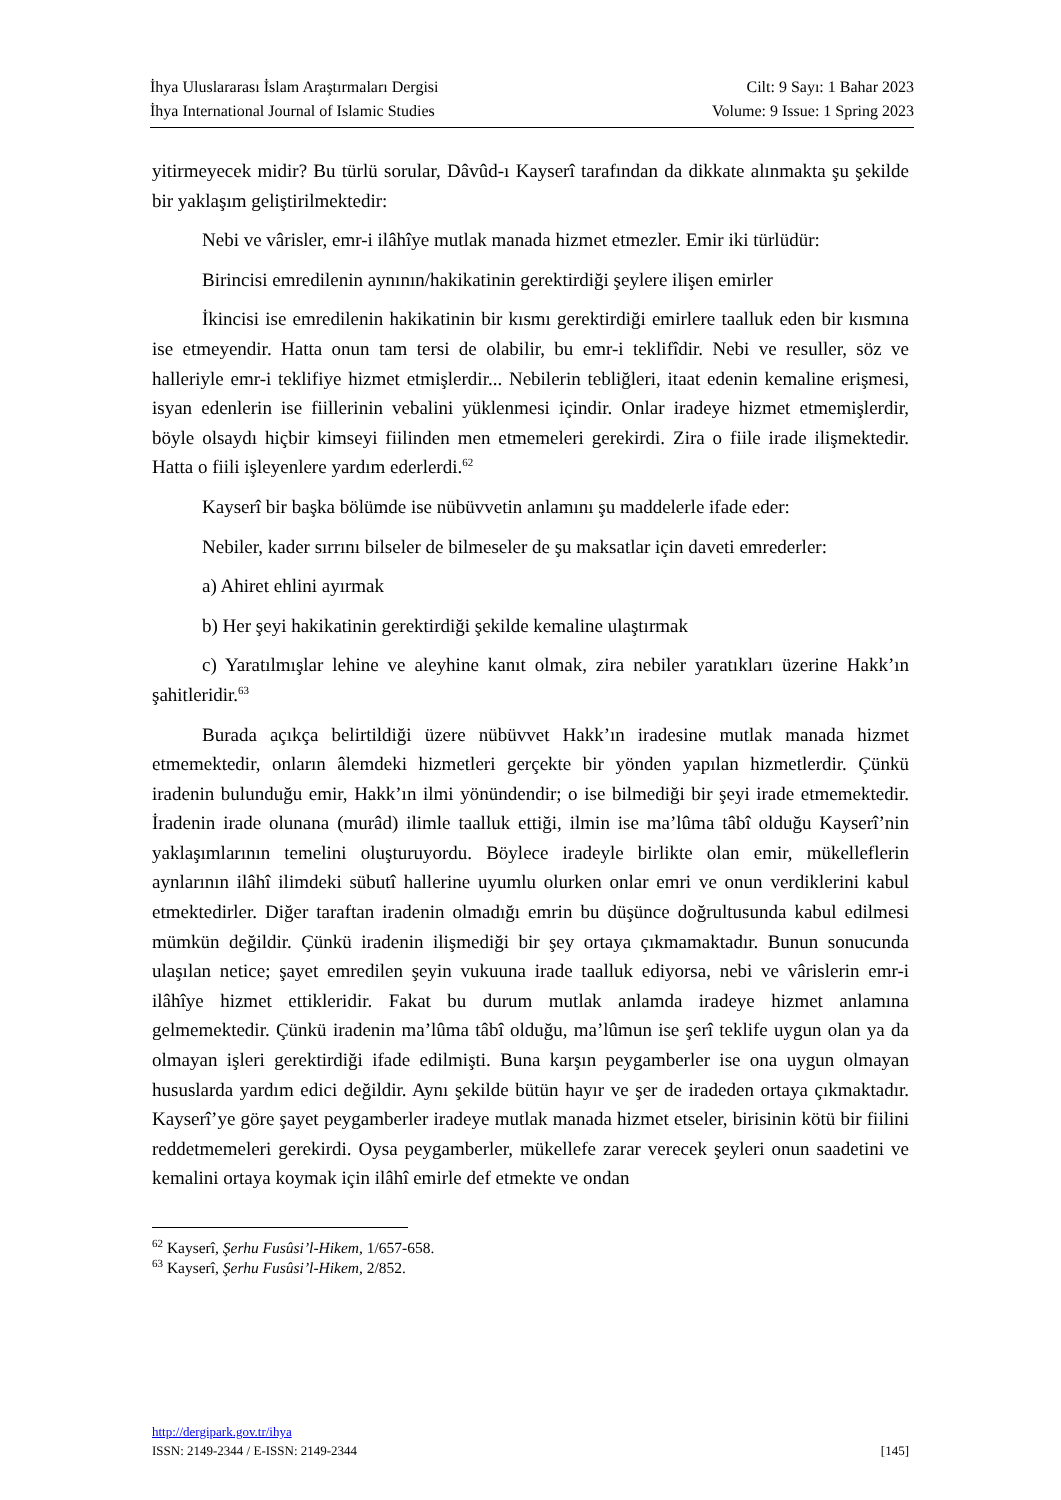İhya Uluslararası İslam Araştırmaları Dergisi
İhya International Journal of Islamic Studies
Cilt: 9 Sayı: 1 Bahar 2023
Volume: 9 Issue: 1 Spring 2023
yitirmeyecek midir? Bu türlü sorular, Dâvûd-ı Kayserî tarafından da dikkate alınmakta şu şekilde bir yaklaşım geliştirilmektedir:
Nebi ve vârisler, emr-i ilâhîye mutlak manada hizmet etmezler. Emir iki türlüdür:
Birincisi emredilenin aynının/hakikatinin gerektirdiği şeylere ilişen emirler
İkincisi ise emredilenin hakikatinin bir kısmı gerektirdiği emirlere taalluk eden bir kısmına ise etmeyendir. Hatta onun tam tersi de olabilir, bu emr-i teklifîdir. Nebi ve resuller, söz ve halleriyle emr-i teklifiye hizmet etmişlerdir... Nebilerin tebliğleri, itaat edenin kemaline erişmesi, isyan edenlerin ise fiillerinin vebalini yüklenmesi içindir. Onlar iradeye hizmet etmemişlerdir, böyle olsaydı hiçbir kimseyi fiilinden men etmemeleri gerekirdi. Zira o fiile irade ilişmektedir. Hatta o fiili işleyenlere yardım ederlerdi.<sup>62</sup>
Kayserî bir başka bölümde ise nübüvvetin anlamını şu maddelerle ifade eder:
Nebiler, kader sırrını bilseler de bilmeseler de şu maksatlar için daveti emrederler:
a) Ahiret ehlini ayırmak
b) Her şeyi hakikatinin gerektirdiği şekilde kemaline ulaştırmak
c) Yaratılmışlar lehine ve aleyhine kanıt olmak, zira nebiler yaratıkları üzerine Hakk’ın şahitleridir.<sup>63</sup>
Burada açıkça belirtildiği üzere nübüvvet Hakk’ın iradesine mutlak manada hizmet etmemektedir, onların âlemdeki hizmetleri gerçekte bir yönden yapılan hizmetlerdir. Çünkü iradenin bulunduğu emir, Hakk’ın ilmi yönündendir; o ise bilmediği bir şeyi irade etmemektedir. İradenin irade olunana (murâd) ilimle taalluk ettiği, ilmin ise ma’lûma tâbî olduğu Kayserî’nin yaklaşımlarının temelini oluşturuyordu. Böylece iradeyle birlikte olan emir, mükelleflerin aynlarının ilâhî ilimdeki sübutî hallerine uyumlu olurken onlar emri ve onun verdiklerini kabul etmektedirler. Diğer taraftan iradenin olmadığı emrin bu düşünce doğrultusunda kabul edilmesi mümkün değildir. Çünkü iradenin ilişmediği bir şey ortaya çıkmamaktadır. Bunun sonucunda ulaşılan netice; şayet emredilen şeyin vukuuna irade taalluk ediyorsa, nebi ve vârislerin emr-i ilâhîye hizmet ettikleridir. Fakat bu durum mutlak anlamda iradeye hizmet anlamına gelmemektedir. Çünkü iradenin ma’lûma tâbî olduğu, ma’lûmun ise şerî teklife uygun olan ya da olmayan işleri gerektirdiği ifade edilmişti. Buna karşın peygamberler ise ona uygun olmayan hususlarda yardım edici değildir. Aynı şekilde bütün hayır ve şer de iradeden ortaya çıkmaktadır. Kayserî’ye göre şayet peygamberler iradeye mutlak manada hizmet etseler, birisinin kötü bir fiilini reddetmemeleri gerekirdi. Oysa peygamberler, mükellefe zarar verecek şeyleri onun saadetini ve kemalini ortaya koymak için ilâhî emirle def etmekte ve ondan
<sup>62</sup> Kayserî, Şerhu Fusûsi’l-Hikem, 1/657-658.
<sup>63</sup> Kayserî, Şerhu Fusûsi’l-Hikem, 2/852.
http://dergipark.gov.tr/ihya
ISSN: 2149-2344 / E-ISSN: 2149-2344 [145]